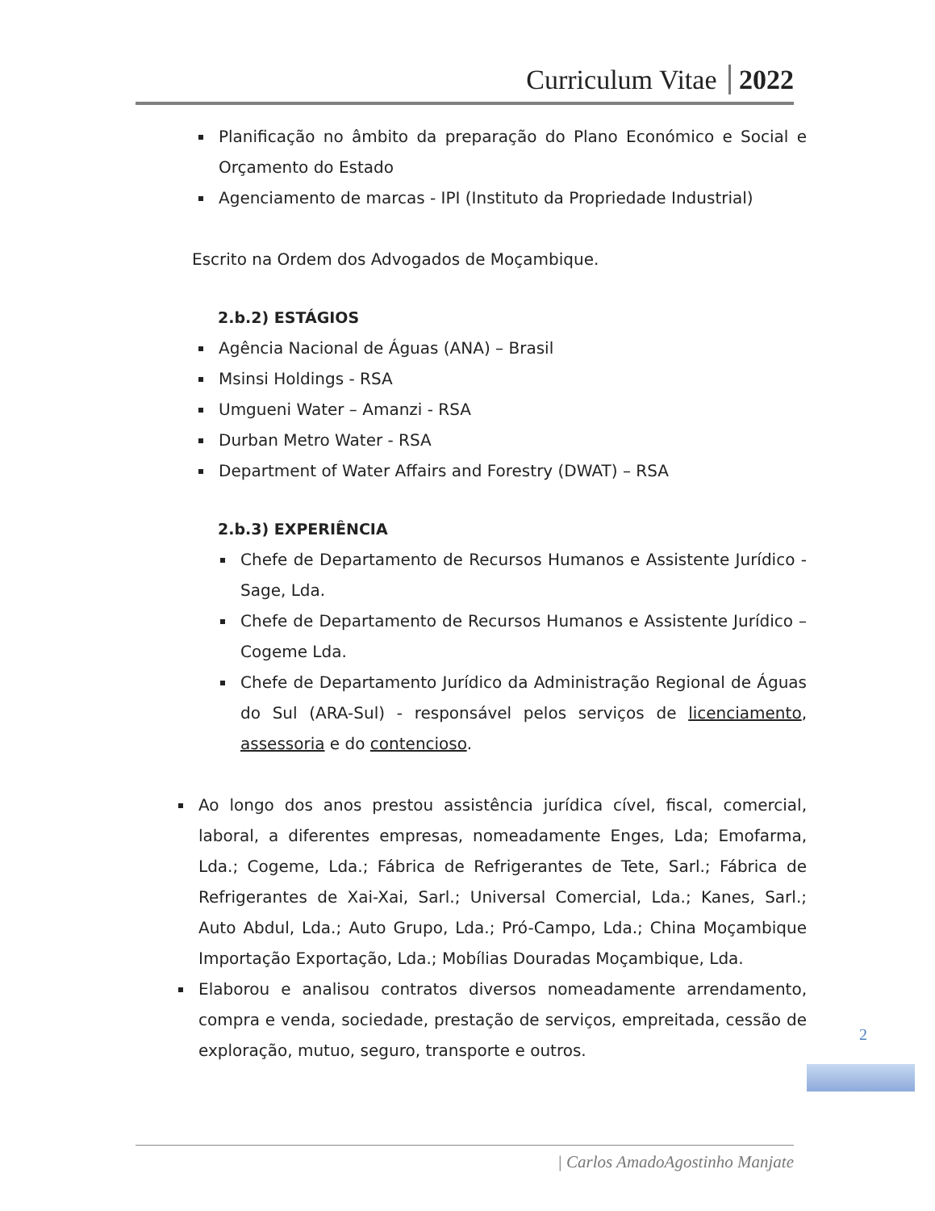Curriculum Vitae 2022
Planificação no âmbito da preparação do Plano Económico e Social e Orçamento do Estado
Agenciamento de marcas - IPI (Instituto da Propriedade Industrial)
Escrito na Ordem dos Advogados de Moçambique.
2.b.2) ESTÁGIOS
Agência Nacional de Águas (ANA) – Brasil
Msinsi Holdings - RSA
Umgueni Water – Amanzi - RSA
Durban Metro Water - RSA
Department of Water Affairs and Forestry (DWAT) – RSA
2.b.3) EXPERIÊNCIA
Chefe de Departamento de Recursos Humanos e Assistente Jurídico - Sage, Lda.
Chefe de Departamento de Recursos Humanos e Assistente Jurídico – Cogeme Lda.
Chefe de Departamento Jurídico da Administração Regional de Águas do Sul (ARA-Sul) - responsável pelos serviços de licenciamento, assessoria e do contencioso.
Ao longo dos anos prestou assistência jurídica cível, fiscal, comercial, laboral, a diferentes empresas, nomeadamente Enges, Lda; Emofarma, Lda.; Cogeme, Lda.; Fábrica de Refrigerantes de Tete, Sarl.; Fábrica de Refrigerantes de Xai-Xai, Sarl.; Universal Comercial, Lda.; Kanes, Sarl.; Auto Abdul, Lda.; Auto Grupo, Lda.; Pró-Campo, Lda.; China Moçambique Importação Exportação, Lda.; Mobílias Douradas Moçambique, Lda.
Elaborou e analisou contratos diversos nomeadamente arrendamento, compra e venda, sociedade, prestação de serviços, empreitada, cessão de exploração, mutuo, seguro, transporte e outros.
2
| Carlos AmadoAgostinho Manjate